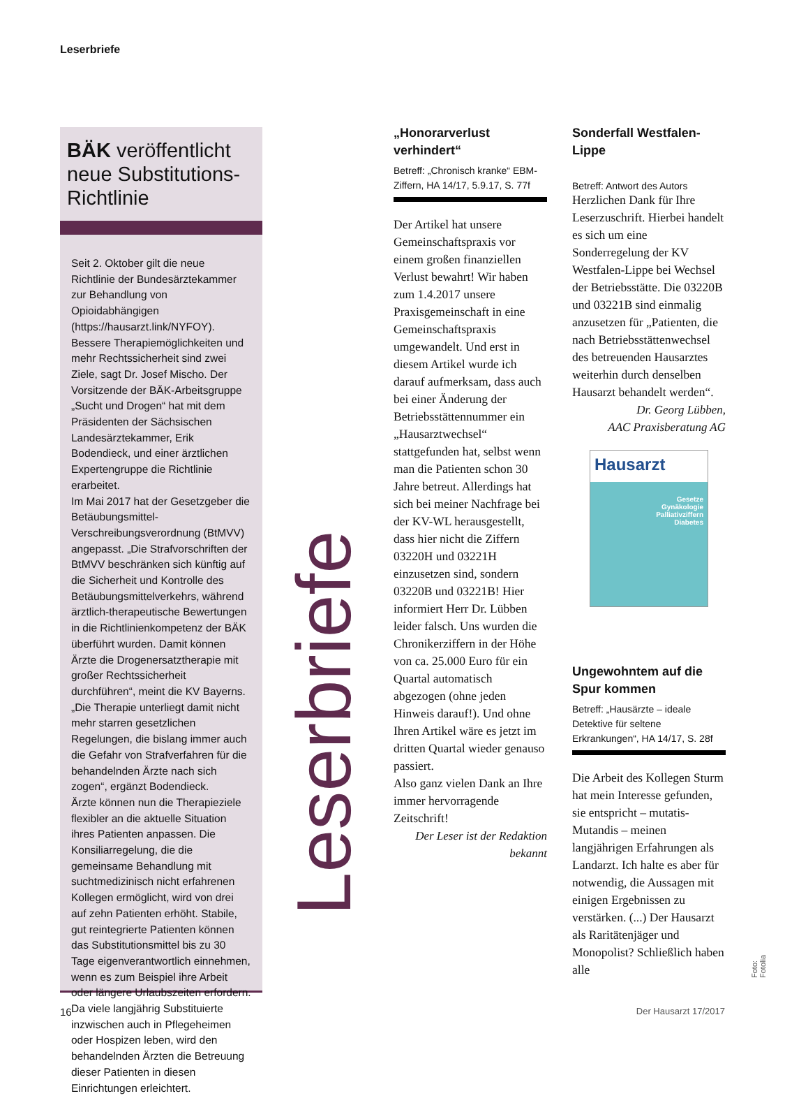Leserbriefe
BÄK veröffentlicht neue Substitutions-Richtlinie
Seit 2. Oktober gilt die neue Richtlinie der Bundesärztekammer zur Behandlung von Opioidabhängigen (https://hausarzt.link/NYFOY). Bessere Therapiemöglichkeiten und mehr Rechtssicherheit sind zwei Ziele, sagt Dr. Josef Mischo. Der Vorsitzende der BÄK-Arbeitsgruppe „Sucht und Drogen“ hat mit dem Präsidenten der Sächsischen Landesärztekammer, Erik Bodendieck, und einer ärztlichen Expertengruppe die Richtlinie erarbeitet.
Im Mai 2017 hat der Gesetzgeber die Betäubungsmittel-Verschreibungsverordnung (BtMVV) angepasst. „Die Strafvorschriften der BtMVV beschränken sich künftig auf die Sicherheit und Kontrolle des Betäubungsmittelverkehrs, während ärztlich-therapeutische Bewertungen in die Richtlinienkompetenz der BÄK überführt wurden. Damit können Ärzte die Drogenersatztherapie mit großer Rechtssicherheit durchführen“, meint die KV Bayerns. „Die Therapie unterliegt damit nicht mehr starren gesetzlichen Regelungen, die bislang immer auch die Gefahr von Strafverfahren für die behandelnden Ärzte nach sich zogen“, ergänzt Bodendieck.
Ärzte können nun die Therapieziele flexibler an die aktuelle Situation ihres Patienten anpassen. Die Konsiliarregelung, die die gemeinsame Behandlung mit suchtmedizinisch nicht erfahrenen Kollegen ermöglicht, wird von drei auf zehn Patienten erhöht. Stabile, gut reintegrierte Patienten können das Substitutionsmittel bis zu 30 Tage eigenverantwortlich einnehmen, wenn es zum Beispiel ihre Arbeit oder längere Urlaubszeiten erfordern. Da viele langjährig Substituierte inzwischen auch in Pflegeheimen oder Hospizen leben, wird den behandelnden Ärzten die Betreuung dieser Patienten in diesen Einrichtungen erleichtert.
Leserbriefe
„Honorarverlust verhindert“
Betreff: „Chronisch kranke“ EBM-Ziffern, HA 14/17, 5.9.17, S. 77f
Der Artikel hat unsere Gemeinschaftspraxis vor einem großen finanziellen Verlust bewahrt! Wir haben zum 1.4.2017 unsere Praxisgemeinschaft in eine Gemeinschaftspraxis umgewandelt. Und erst in diesem Artikel wurde ich darauf aufmerksam, dass auch bei einer Änderung der Betriebsstättennummer ein „Hausarztwechsel“ stattgefunden hat, selbst wenn man die Patienten schon 30 Jahre betreut. Allerdings hat sich bei meiner Nachfrage bei der KV-WL herausgestellt, dass hier nicht die Ziffern 03220H und 03221H einzusetzen sind, sondern 03220B und 03221B! Hier informiert Herr Dr. Lübben leider falsch. Uns wurden die Chronikerziffern in der Höhe von ca. 25.000 Euro für ein Quartal automatisch abgezogen (ohne jeden Hinweis darauf!). Und ohne Ihren Artikel wäre es jetzt im dritten Quartal wieder genauso passiert.
Also ganz vielen Dank an Ihre immer hervorragende Zeitschrift!
Der Leser ist der Redaktion bekannt
Sonderfall Westfalen-Lippe
Betreff: Antwort des Autors
Herzlichen Dank für Ihre Leserzuschrift. Hierbei handelt es sich um eine Sonderregelung der KV Westfalen-Lippe bei Wechsel der Betriebsstätte. Die 03220B und 03221B sind einmalig anzusetzen für „Patienten, die nach Betriebsstättenwechsel des betreuenden Hausarztes weiterhin durch denselben Hausarzt behandelt werden“.
Dr. Georg Lübben,
AAC Praxisberatung AG
Hausarzt
Gesetze
Gynäkologie
Palliativziffern
Diabetes
Ungewohntem auf die Spur kommen
Betreff: „Hausärzte – ideale Detektive für seltene Erkrankungen“, HA 14/17, S. 28f
Die Arbeit des Kollegen Sturm hat mein Interesse gefunden, sie entspricht – mutatis-Mutandis – meinen langjährigen Erfahrungen als Landarzt. Ich halte es aber für notwendig, die Aussagen mit einigen Ergebnissen zu verstärken. (...) Der Hausarzt als Raritätenjäger und Monopolist? Schließlich haben alle
16 Der Hausarzt 17/2017
Foto: Fotolia